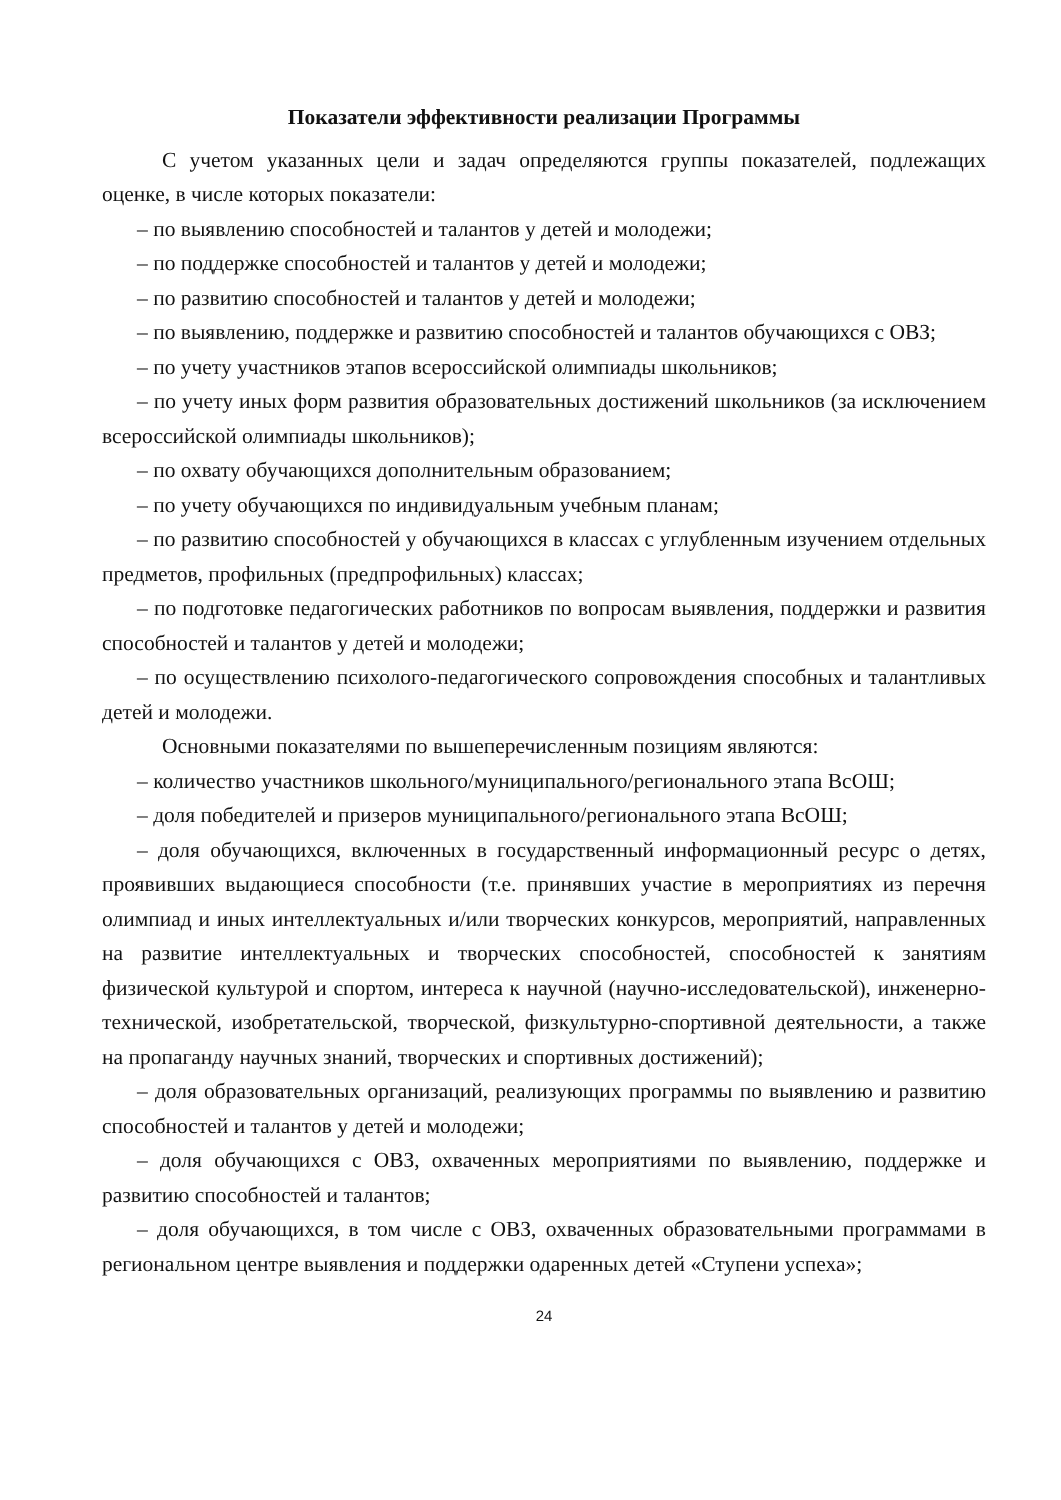Показатели эффективности реализации Программы
С учетом указанных цели и задач определяются группы показателей, подлежащих оценке, в числе которых показатели:
– по выявлению способностей и талантов у детей и молодежи;
– по поддержке способностей и талантов у детей и молодежи;
– по развитию способностей и талантов у детей и молодежи;
– по выявлению, поддержке и развитию способностей и талантов обучающихся с ОВЗ;
– по учету участников этапов всероссийской олимпиады школьников;
– по учету иных форм развития образовательных достижений школьников (за исключением всероссийской олимпиады школьников);
– по охвату обучающихся дополнительным образованием;
– по учету обучающихся по индивидуальным учебным планам;
– по развитию способностей у обучающихся в классах с углубленным изучением отдельных предметов, профильных (предпрофильных) классах;
– по подготовке педагогических работников по вопросам выявления, поддержки и развития способностей и талантов у детей и молодежи;
– по осуществлению психолого-педагогического сопровождения способных и талантливых детей и молодежи.
Основными показателями по вышеперечисленным позициям являются:
– количество участников школьного/муниципального/регионального этапа ВсОШ;
– доля победителей и призеров муниципального/регионального этапа ВсОШ;
– доля обучающихся, включенных в государственный информационный ресурс о детях, проявивших выдающиеся способности (т.е. принявших участие в мероприятиях из перечня олимпиад и иных интеллектуальных и/или творческих конкурсов, мероприятий, направленных на развитие интеллектуальных и творческих способностей, способностей к занятиям физической культурой и спортом, интереса к научной (научно-исследовательской), инженерно-технической, изобретательской, творческой, физкультурно-спортивной деятельности, а также на пропаганду научных знаний, творческих и спортивных достижений);
– доля образовательных организаций, реализующих программы по выявлению и развитию способностей и талантов у детей и молодежи;
– доля обучающихся с ОВЗ, охваченных мероприятиями по выявлению, поддержке и развитию способностей и талантов;
– доля обучающихся, в том числе с ОВЗ, охваченных образовательными программами в региональном центре выявления и поддержки одаренных детей «Ступени успеха»;
24